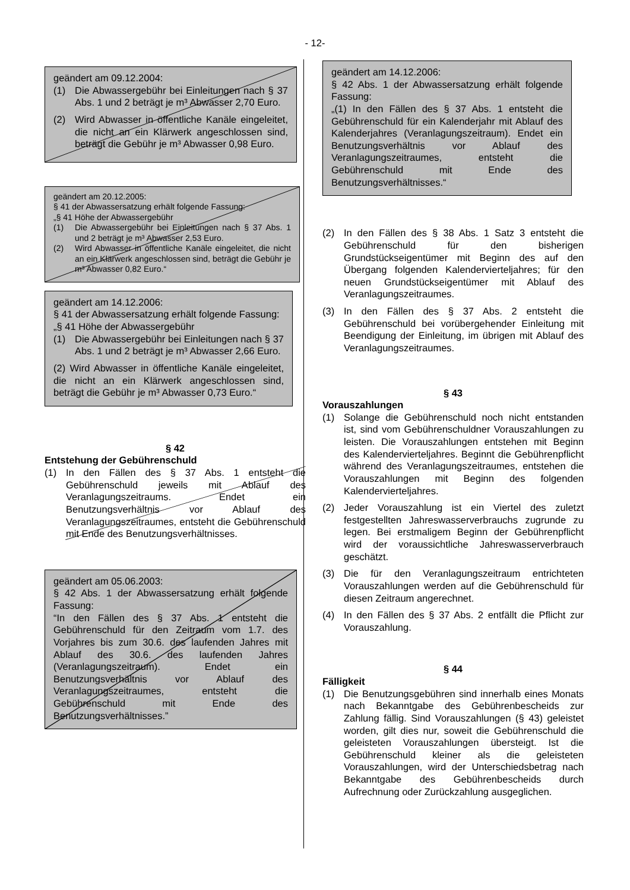- 12-
geändert am 09.12.2004:
(1) Die Abwassergebühr bei Einleitungen nach § 37 Abs. 1 und 2 beträgt je m³ Abwasser 2,70 Euro.
(2) Wird Abwasser in öffentliche Kanäle eingeleitet, die nicht an ein Klärwerk angeschlossen sind, beträgt die Gebühr je m³ Abwasser 0,98 Euro.
geändert am 20.12.2005:
§ 41 der Abwassersatzung erhält folgende Fassung:
„§ 41 Höhe der Abwassergebühr
(1) Die Abwassergebühr bei Einleitungen nach § 37 Abs. 1 und 2 beträgt je m³ Abwasser 2,53 Euro.
(2) Wird Abwasser in öffentliche Kanäle eingeleitet, die nicht an ein Klärwerk angeschlossen sind, beträgt die Gebühr je m³ Abwasser 0,82 Euro.“
geändert am 14.12.2006:
§ 41 der Abwassersatzung erhält folgende Fassung:
„§ 41 Höhe der Abwassergebühr
(1) Die Abwassergebühr bei Einleitungen nach § 37 Abs. 1 und 2 beträgt je m³ Abwasser 2,66 Euro.
(2) Wird Abwasser in öffentliche Kanäle eingeleitet, die nicht an ein Klärwerk angeschlossen sind, beträgt die Gebühr je m³ Abwasser 0,73 Euro.“
§ 42
Entstehung der Gebührenschuld
(1) In den Fällen des § 37 Abs. 1 entsteht die Gebührenschuld jeweils mit Ablauf des Veranlagungszeitraums. Endet ein Benutzungsverhältnis vor Ablauf des Veranlagungszeitraumes, entsteht die Gebührenschuld mit Ende des Benutzungsverhältnisses.
geändert am 05.06.2003:
§ 42 Abs. 1 der Abwassersatzung erhält folgende Fassung:
“In den Fällen des § 37 Abs. 1 entsteht die Gebührenschuld für den Zeitraum vom 1.7. des Vorjahres bis zum 30.6. des laufenden Jahres mit Ablauf des 30.6. des laufenden Jahres (Veranlagungszeitraum). Endet ein Benutzungsverhältnis vor Ablauf des Veranlagungszeitraumes, entsteht die Gebührenschuld mit Ende des Benutzungsverhältnisses.”
geändert am 14.12.2006:
§ 42 Abs. 1 der Abwassersatzung erhält folgende Fassung:
„(1) In den Fällen des § 37 Abs. 1 entsteht die Gebührenschuld für ein Kalenderjahr mit Ablauf des Kalenderjahres (Veranlagungszeitraum). Endet ein Benutzungsverhältnis vor Ablauf des Veranlagungszeitraumes, entsteht die Gebührenschuld mit Ende des Benutzungsverhältnisses.“
(2) In den Fällen des § 38 Abs. 1 Satz 3 entsteht die Gebührenschuld für den bisherigen Grundstückseigentümer mit Beginn des auf den Übergang folgenden Kalendervierteljahres; für den neuen Grundstückseigentümer mit Ablauf des Veranlagungszeitraumes.
(3) In den Fällen des § 37 Abs. 2 entsteht die Gebührenschuld bei vorübergehender Einleitung mit Beendigung der Einleitung, im übrigen mit Ablauf des Veranlagungszeitraumes.
§ 43
Vorauszahlungen
(1) Solange die Gebührenschuld noch nicht entstanden ist, sind vom Gebührenschuldner Vorauszahlungen zu leisten. Die Vorauszahlungen entstehen mit Beginn des Kalendervierteljahres. Beginnt die Gebührenpflicht während des Veranlagungszeitraumes, entstehen die Vorauszahlungen mit Beginn des folgenden Kalendervierteljahres.
(2) Jeder Vorauszahlung ist ein Viertel des zuletzt festgestellten Jahreswasserverbrauchs zugrunde zu legen. Bei erstmaligem Beginn der Gebührenpflicht wird der voraussichtliche Jahreswasserverbrauch geschätzt.
(3) Die für den Veranlagungszeitraum entrichteten Vorauszahlungen werden auf die Gebührenschuld für diesen Zeitraum angerechnet.
(4) In den Fällen des § 37 Abs. 2 entfällt die Pflicht zur Vorauszahlung.
§ 44
Fälligkeit
(1) Die Benutzungsgebühren sind innerhalb eines Monats nach Bekanntgabe des Gebührenbescheids zur Zahlung fällig. Sind Vorauszahlungen (§ 43) geleistet worden, gilt dies nur, soweit die Gebührenschuld die geleisteten Vorauszahlungen übersteigt. Ist die Gebührenschuld kleiner als die geleisteten Vorauszahlungen, wird der Unterschiedsbetrag nach Bekanntgabe des Gebührenbescheids durch Aufrechnung oder Zurückzahlung ausgeglichen.